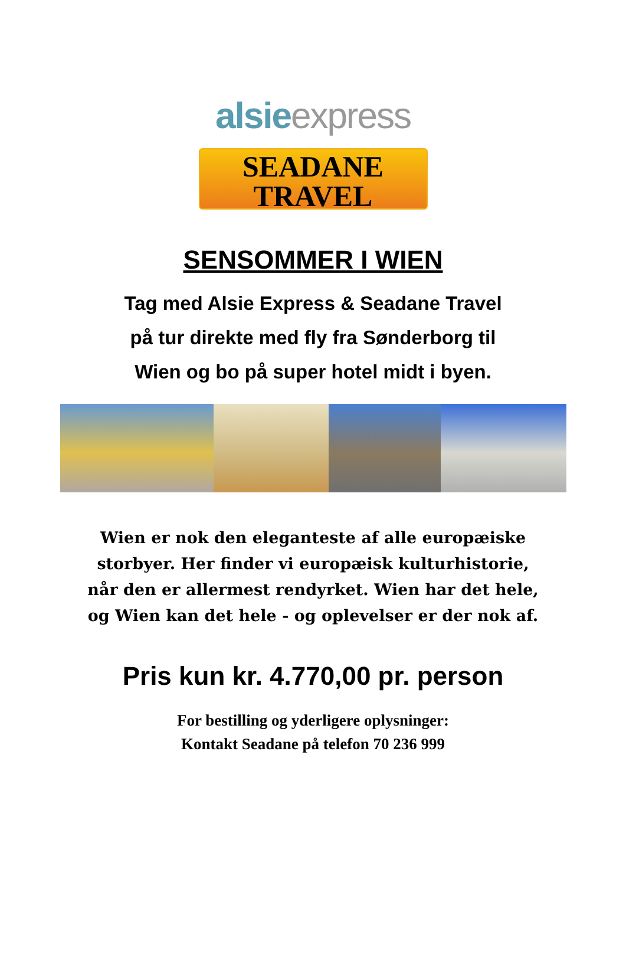alsie express
SEADANE
TRAVEL
SENSOMMER I WIEN
Tag med Alsie Express & Seadane Travel
på tur direkte med fly fra Sønderborg til
Wien og bo på super hotel midt i byen.
Wien er nok den eleganteste af alle europæiske
storbyer. Her finder vi europæisk kulturhistorie,
når den er allermest rendyrket. Wien har det hele,
og Wien kan det hele - og oplevelser er der nok af.
Pris kun kr. 4.770,00 pr. person
For bestilling og yderligere oplysninger:
Kontakt Seadane på telefon 70 236 999